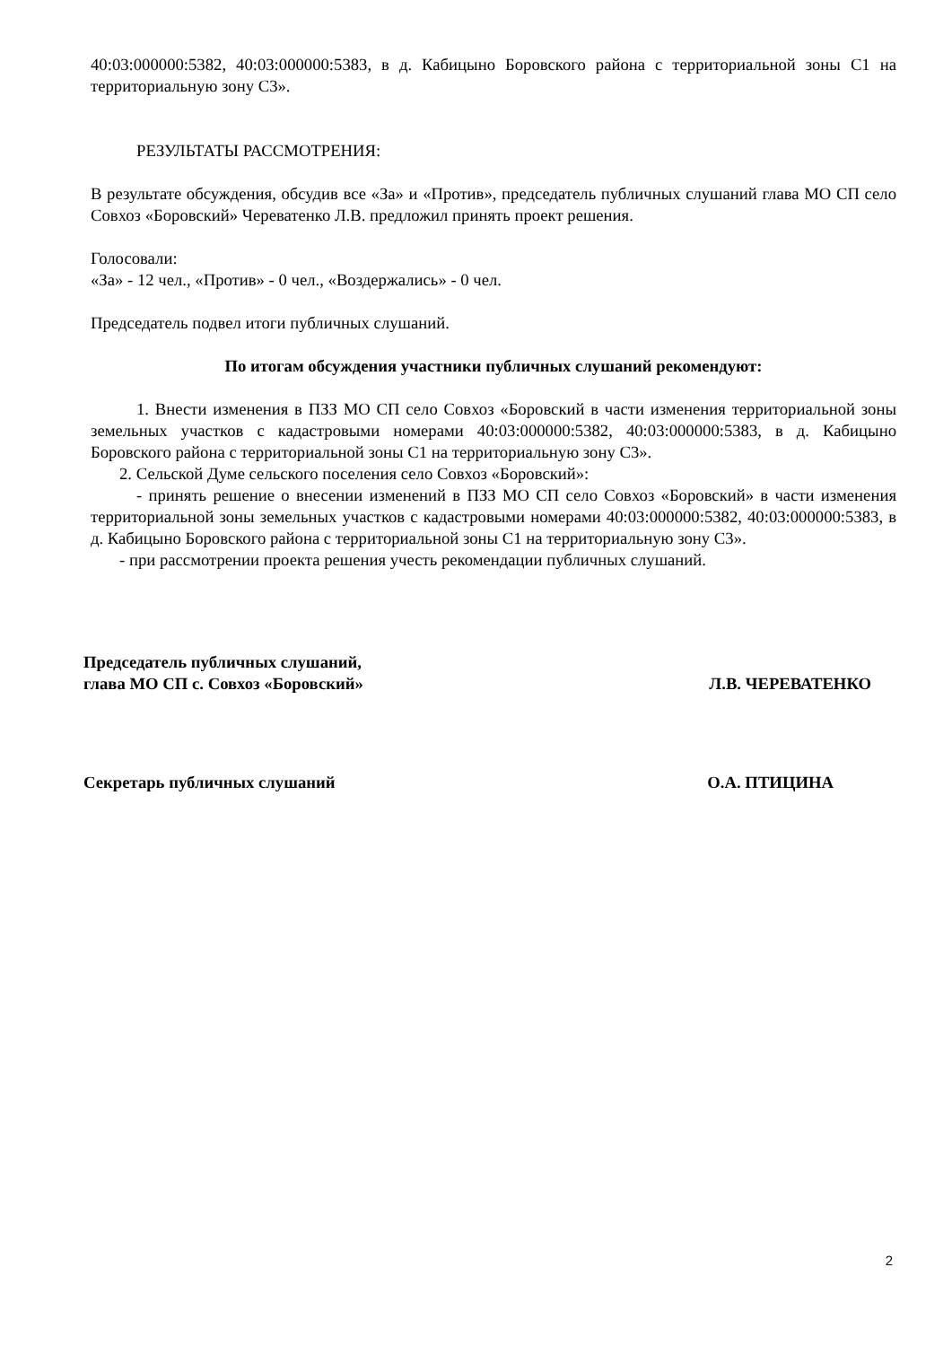40:03:000000:5382, 40:03:000000:5383, в д. Кабицыно Боровского района с территориальной зоны С1 на территориальную зону С3».
РЕЗУЛЬТАТЫ РАССМОТРЕНИЯ:
В результате обсуждения, обсудив все «За» и «Против», председатель публичных слушаний глава МО СП село Совхоз «Боровский» Череватенко Л.В. предложил принять проект решения.
Голосовали:
«За» - 12 чел., «Против» - 0 чел., «Воздержались» - 0 чел.
Председатель подвел итоги публичных слушаний.
По итогам обсуждения участники публичных слушаний рекомендуют:
1. Внести изменения в ПЗЗ МО СП село Совхоз «Боровский в части изменения территориальной зоны земельных участков с кадастровыми номерами 40:03:000000:5382, 40:03:000000:5383, в д. Кабицыно Боровского района с территориальной зоны С1 на территориальную зону С3».
2. Сельской Думе сельского поселения село Совхоз «Боровский»:
- принять решение о внесении изменений в ПЗЗ МО СП село Совхоз «Боровский» в части изменения территориальной зоны земельных участков с кадастровыми номерами 40:03:000000:5382, 40:03:000000:5383, в д. Кабицыно Боровского района с территориальной зоны С1 на территориальную зону С3».
- при рассмотрении проекта решения учесть рекомендации публичных слушаний.
Председатель публичных слушаний,
глава МО СП с. Совхоз «Боровский»
Л.В. ЧЕРЕВАТЕНКО
Секретарь публичных слушаний О.А. ПТИЦИНА
2